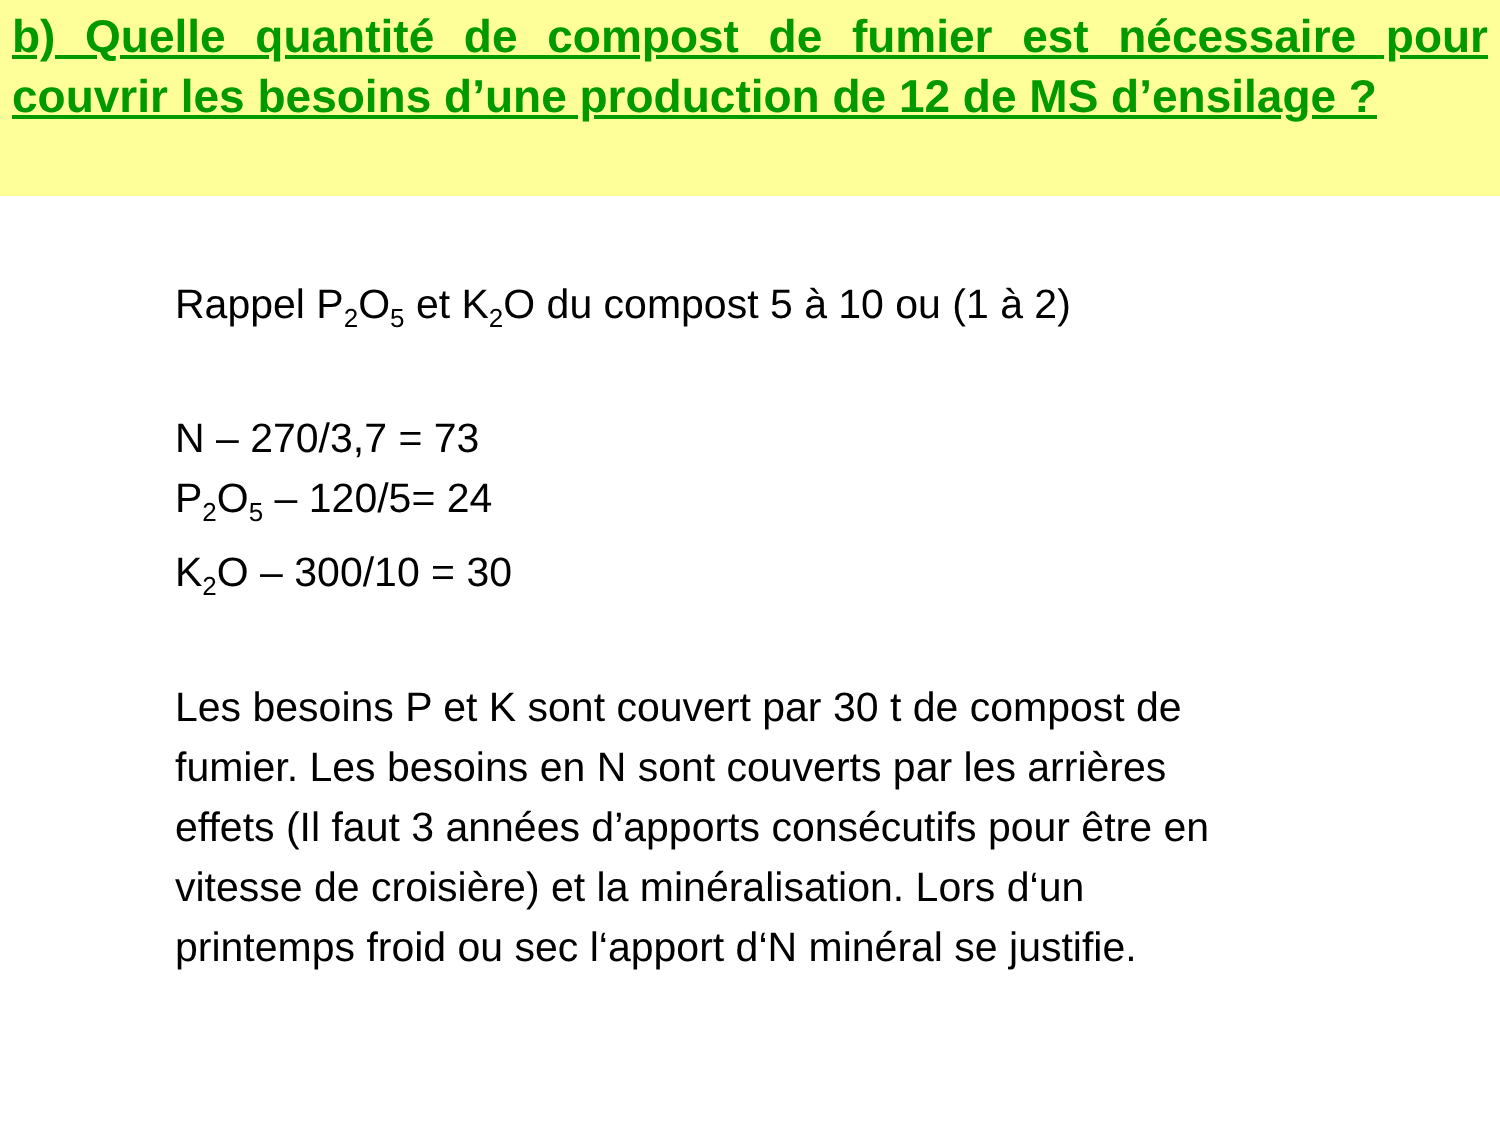b) Quelle quantité de compost de fumier est nécessaire pour couvrir les besoins d’une production de 12 de MS d’ensilage ?
Rappel P<sub>2</sub>O<sub>5</sub> et K<sub>2</sub>O du compost 5 à 10 ou (1 à 2)
N – 270/3,7 = 73
P<sub>2</sub>O<sub>5</sub> – 120/5= 24
K<sub>2</sub>O – 300/10 = 30
Les besoins P et K sont couvert par 30 t de compost de fumier. Les besoins en N sont couverts par les arrières effets (Il faut 3 années d’apports consécutifs pour être en vitesse de croisière) et la minéralisation. Lors d‘un printemps froid ou sec l‘apport d‘N minéral se justifie.